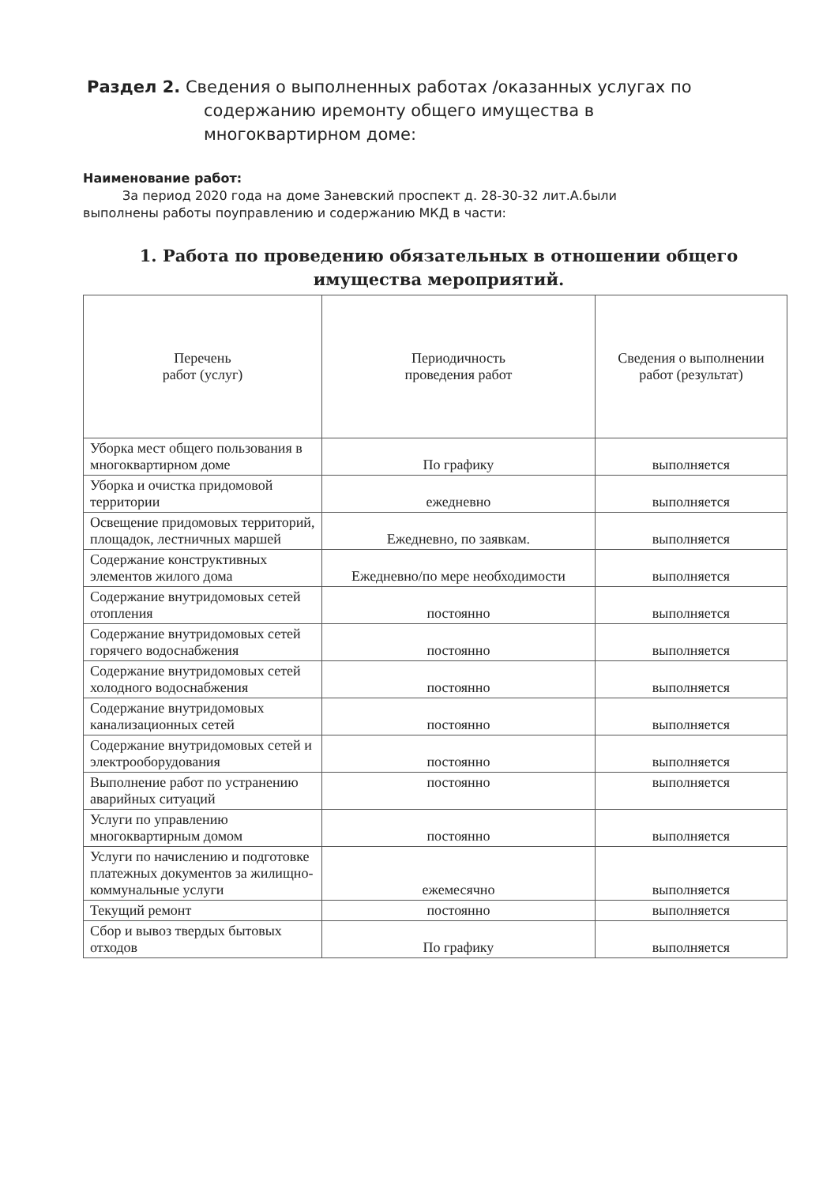Раздел 2. Сведения о выполненных работах /оказанных услугах по
содержанию иремонту общего имущества в
многоквартирном доме:
Наименование работ:
За период 2020 года на доме Заневский проспект д. 28-30-32 лит.А.были
выполнены работы поуправлению и содержанию МКД в части:
1. Работа по проведению обязательных в отношении общего имущества мероприятий.
| Перечень работ (услуг) | Периодичность проведения работ | Сведения о выполнении работ (результат) |
| --- | --- | --- |
| Уборка мест общего пользования в многоквартирном доме | По графику | выполняется |
| Уборка и очистка придомовой территории | ежедневно | выполняется |
| Освещение придомовых территорий, площадок, лестничных маршей | Ежедневно, по заявкам. | выполняется |
| Содержание конструктивных элементов жилого дома | Ежедневно/по мере необходимости | выполняется |
| Содержание внутридомовых сетей отопления | постоянно | выполняется |
| Содержание внутридомовых сетей горячего водоснабжения | постоянно | выполняется |
| Содержание внутридомовых сетей холодного водоснабжения | постоянно | выполняется |
| Содержание внутридомовых канализационных сетей | постоянно | выполняется |
| Содержание внутридомовых сетей и электрооборудования | постоянно | выполняется |
| Выполнение работ по устранению аварийных ситуаций | постоянно | выполняется |
| Услуги по управлению многоквартирным домом | постоянно | выполняется |
| Услуги по начислению и подготовке платежных документов за жилищно-коммунальные услуги | ежемесячно | выполняется |
| Текущий ремонт | постоянно | выполняется |
| Сбор и вывоз твердых бытовых отходов | По графику | выполняется |